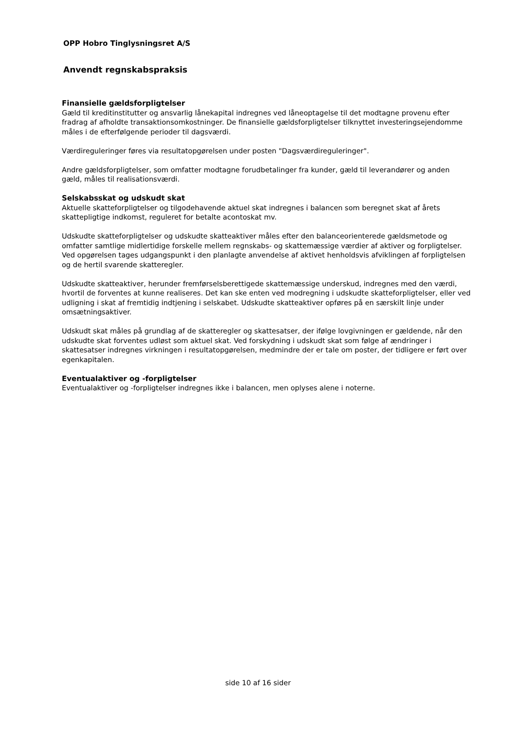OPP Hobro Tinglysningsret A/S
Anvendt regnskabspraksis
Finansielle gældsforpligtelser
Gæld til kreditinstitutter og ansvarlig lånekapital indregnes ved låneoptagelse til det modtagne provenu efter fradrag af afholdte transaktionsomkostninger. De finansielle gældsforpligtelser tilknyttet investeringsejendomme måles i de efterfølgende perioder til dagsværdi.
Værdireguleringer føres via resultatopgørelsen under posten "Dagsværdireguleringer".
Andre gældsforpligtelser, som omfatter modtagne forudbetalinger fra kunder, gæld til leverandører og anden gæld, måles til realisationsværdi.
Selskabsskat og udskudt skat
Aktuelle skatteforpligtelser og tilgodehavende aktuel skat indregnes i balancen som beregnet skat af årets skattepligtige indkomst, reguleret for betalte acontoskat mv.
Udskudte skatteforpligtelser og udskudte skatteaktiver måles efter den balanceorienterede gældsmetode og omfatter samtlige midlertidige forskelle mellem regnskabs- og skattemæssige værdier af aktiver og forpligtelser. Ved opgørelsen tages udgangspunkt i den planlagte anvendelse af aktivet henholdsvis afviklingen af forpligtelsen og de hertil svarende skatteregler.
Udskudte skatteaktiver, herunder fremførselsberettigede skattemæssige underskud, indregnes med den værdi, hvortil de forventes at kunne realiseres. Det kan ske enten ved modregning i udskudte skatteforpligtelser, eller ved udligning i skat af fremtidig indtjening i selskabet. Udskudte skatteaktiver opføres på en særskilt linje under omsætningsaktiver.
Udskudt skat måles på grundlag af de skatteregler og skattesatser, der ifølge lovgivningen er gældende, når den udskudte skat forventes udløst som aktuel skat. Ved forskydning i udskudt skat som følge af ændringer i skattesatser indregnes virkningen i resultatopgørelsen, medmindre der er tale om poster, der tidligere er ført over egenkapitalen.
Eventualaktiver og -forpligtelser
Eventualaktiver og -forpligtelser indregnes ikke i balancen, men oplyses alene i noterne.
side 10 af 16 sider